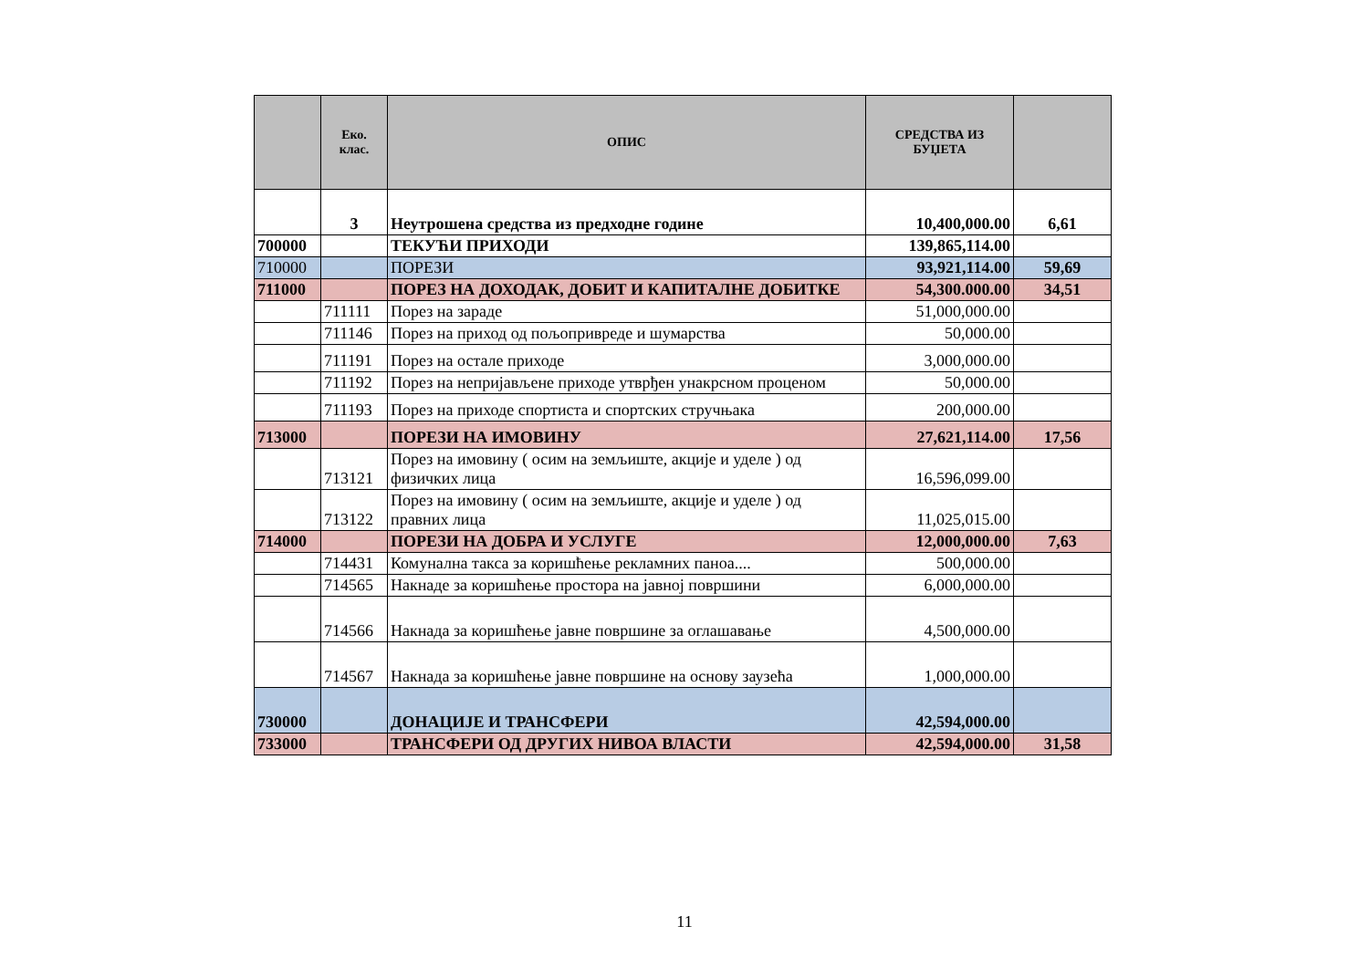| | Еко. клас. | ОПИС | СРЕДСТВА ИЗ БУЏЕТА | |
| --- | --- | --- | --- | --- |
| | 3 | Неутрошена средства из предходне године | 10,400,000.00 | 6,61 |
| 700000 | | ТЕКУЋИ ПРИХОДИ | 139,865,114.00 | |
| 710000 | | ПОРЕЗИ | 93,921,114.00 | 59,69 |
| 711000 | | ПОРЕЗ НА ДОХОДАК, ДОБИТ И КАПИТАЛНЕ ДОБИТКЕ | 54,300.000.00 | 34,51 |
| | 711111 | Порез на зараде | 51,000,000.00 | |
| | 711146 | Порез на приход од пољопривреде и шумарства | 50,000.00 | |
| | 711191 | Порез на остале приходе | 3,000,000.00 | |
| | 711192 | Порез на непријављене приходе утврђен унакрсном проценом | 50,000.00 | |
| | 711193 | Порез на приходе спортиста и спортских стручњака | 200,000.00 | |
| 713000 | | ПОРЕЗИ НА ИМОВИНУ | 27,621,114.00 | 17,56 |
| | 713121 | Порез на имовину ( осим на земљиште, акције и уделе ) од физичких лица | 16,596,099.00 | |
| | 713122 | Порез на имовину ( осим на земљиште, акције и уделе ) од правних лица | 11,025,015.00 | |
| 714000 | | ПОРЕЗИ НА ДОБРА И УСЛУГЕ | 12,000,000.00 | 7,63 |
| | 714431 | Комунална такса за коришћење рекламних паноа.... | 500,000.00 | |
| | 714565 | Накнаде за коришћење простора на јавној површини | 6,000,000.00 | |
| | 714566 | Накнада за коришћење јавне површине за оглашавање | 4,500,000.00 | |
| | 714567 | Накнада за коришћење јавне површине на основу заузећа | 1,000,000.00 | |
| 730000 | | ДОНАЦИЈЕ И ТРАНСФЕРИ | 42,594,000.00 | |
| 733000 | | ТРАНСФЕРИ ОД ДРУГИХ НИВОА ВЛАСТИ | 42,594,000.00 | 31,58 |
11